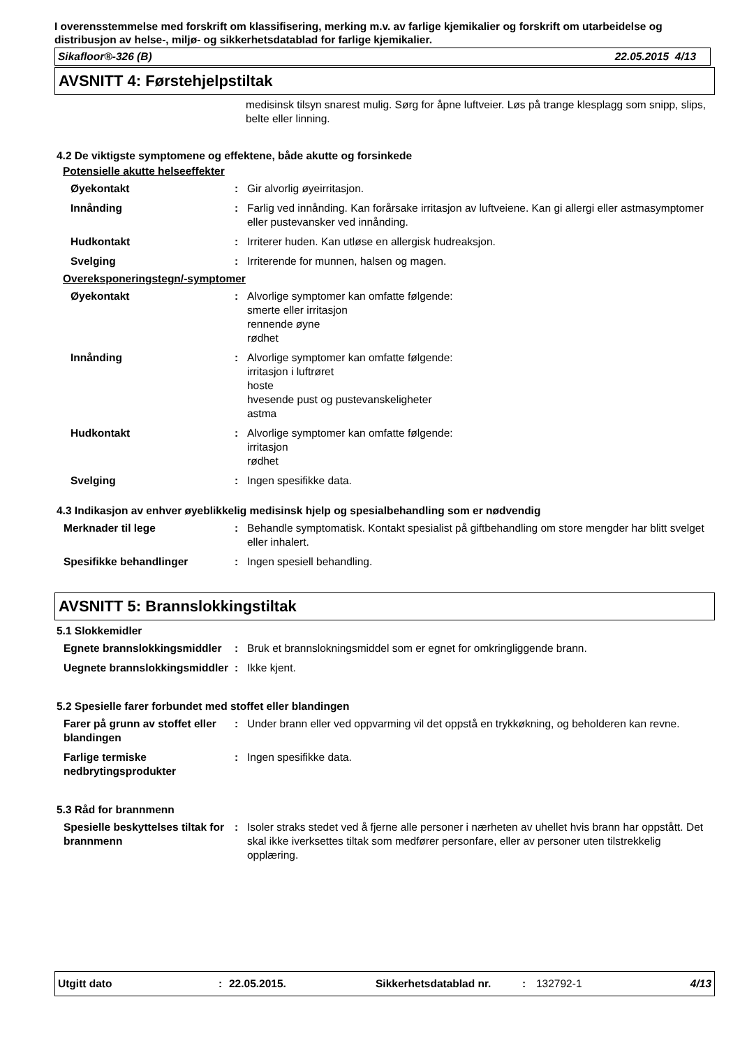I overensstemmelse med forskrift om klassifisering, merking m.v. av farlige kjemikalier og forskrift om utarbeidelse og distribusjon av helse-, miljø- og sikkerhetsdatablad for farlige kjemikalier.
Sikafloor®-326 (B) 22.05.2015 4/13
AVSNITT 4: Førstehjelpstiltak
medisinsk tilsyn snarest mulig. Sørg for åpne luftveier. Løs på trange klesplagg som snipp, slips, belte eller linning.
4.2 De viktigste symptomene og effektene, både akutte og forsinkede
Potensielle akutte helseeffekter
| Øyekontakt | : | Gir alvorlig øyeirritasjon. |
| Innånding | : | Farlig ved innånding. Kan forårsake irritasjon av luftveiene. Kan gi allergi eller astmasymptomer eller pustevansker ved innånding. |
| Hudkontakt | : | Irriterer huden. Kan utløse en allergisk hudreaksjon. |
| Svelging | : | Irriterende for munnen, halsen og magen. |
Overeksponeringstegn/-symptomer
| Øyekontakt | : | Alvorlige symptomer kan omfatte følgende: smerte eller irritasjon rennende øyne rødhet |
| Innånding | : | Alvorlige symptomer kan omfatte følgende: irritasjon i luftrøret hoste hvesende pust og pustevanskeligheter astma |
| Hudkontakt | : | Alvorlige symptomer kan omfatte følgende: irritasjon rødhet |
| Svelging | : | Ingen spesifikke data. |
4.3 Indikasjon av enhver øyeblikkelig medisinsk hjelp og spesialbehandling som er nødvendig
| Merknader til lege | : | Behandle symptomatisk. Kontakt spesialist på giftbehandling om store mengder har blitt svelget eller inhalert. |
| Spesifikke behandlinger | : | Ingen spesiell behandling. |
AVSNITT 5: Brannslokkingstiltak
5.1 Slokkemidler
| Egnete brannslokkingsmiddler | : | Bruk et brannslokningsmiddel som er egnet for omkringliggende brann. |
| Uegnete brannslokkingsmiddler | : | Ikke kjent. |
5.2 Spesielle farer forbundet med stoffet eller blandingen
| Farer på grunn av stoffet eller blandingen | : | Under brann eller ved oppvarming vil det oppstå en trykkøkning, og beholderen kan revne. |
| Farlige termiske nedbrytingsprodukter | : | Ingen spesifikke data. |
5.3 Råd for brannmenn
| Spesielle beskyttelses tiltak for brannmenn | : | Isoler straks stedet ved å fjerne alle personer i nærheten av uhellet hvis brann har oppstått. Det skal ikke iverksettes tiltak som medfører personfare, eller av personer uten tilstrekkelig opplæring. |
Utgitt dato: 22.05.2015. Sikkerhetsdatablad nr.: 132792-1 4/13